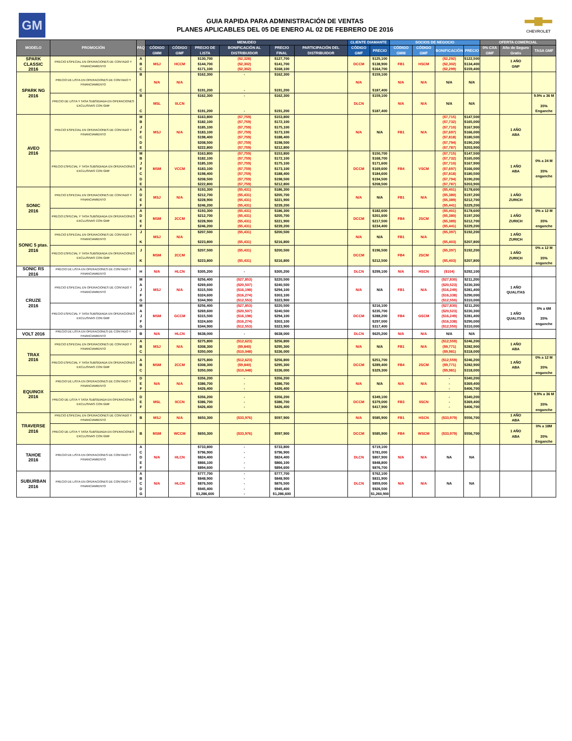GM
GUIA RAPIDA PARA ADMINISTRACIÓN DE VENTAS
PLANES APLICABLES DEL 05 DE ENERO AL 02 DE FEBRERO DE 2016
CHEVROLET
| MODELO | PROMOCIÓN | PAQ | MENUDEO | | | | | | CLIENTE DIAMANTE | | SOCIOS DE NEGOCIO | | | | OFERTA COMERCIAL | | |
| --- | --- | --- | --- | --- | --- | --- | --- | --- | --- | --- | --- | --- | --- | --- | --- | --- | --- |
| | | | CÓDIGO GMM | CÓDIGO GMF | PRECIO DE LISTA | BONIFICACIÓN AL DISTRIBUIDOR | PRECIO FINAL | PARTICIPACIÓN DEL DISTRIBUIDOR | CÓDIGO GMF | PRECIO | CÓDIGO GMM | CÓDIGO GMF | BONIFICACIÓN | PRECIO | 0% CXA GMF | Año de Seguro Gratis | TASA GMF |
| SPARK CLASSIC 2016 | PRECIO ESPECIAL EN OPERACIONES DE CONTADO Y FINANCIAMIENTO | A B C | MSJ | HCCM | $130,700 $144,700 $171,100 | ($2,328) ($2,302) ($2,302) | $127,700 $141,700 $168,100 | | DCCM | $125,100 $138,900 $164,700 | FB1 | HSCM | ($2,292) ($2,302) ($2,299) | $122,500 $134,400 $159,400 | | 1 AÑO GNP | |
| SPARK NG 2016 | PRECIO DE LISTA EN OPERACIONES DE CONTADO Y FINANCIAMIENTO | B C | N/A | N/A | $162,300 $191,200 | - - | $162,300 $191,200 | | N/A | $159,100 $187,400 | N/A | N/A | N/A | N/A | | | |
| | PRECIO DE LISTA Y TASA SUBSIDIADA EN OPERACIONES EXCLUSIVAS CON GMF | B C | MSL | 0LCN | $162,300 $191,200 | - - | $162,300 $191,200 | | DLCN | $159,100 $187,400 | N/A | N/A | N/A | N/A | | | 9.9% a 36 M 35% Enganche |
| AVEO 2016 | PRECIO ESPECIAL EN OPERACIONES DE CONTADO Y FINANCIAMIENTO | M B J F C D E | MSJ | N/A | $163,800 $182,100 $185,100 $183,100 $198,400 $208,500 $222,800 | ($7,759) ($7,759) ($7,759) ($7,759) ($7,759) ($7,759) ($7,759) | $153,800 $172,100 $175,100 $173,100 $188,400 $198,500 $212,800 | | N/A | N/A | FB1 | N/A | ($7,715) ($7,732) ($7,710) ($7,697) ($7,818) ($7,794) ($7,787) | $147,500 $165,000 $167,900 $166,000 $180,500 $190,200 $203,900 | | 1 AÑO ABA | |
| | PRECIO ESPECIAL Y TASA SUBSIDIADA EN OPERACIONES EXCLUSIVAS CON GMF | M B J F C D E | MSM | VCCM | $163,800 $182,100 $185,100 $183,100 $198,400 $208,500 $222,800 | ($7,759) ($7,759) ($7,759) ($7,759) ($7,759) ($7,759) ($7,759) | $153,800 $172,100 $175,100 $173,100 $188,400 $198,500 $212,800 | | DCCM | $150,700 $168,700 $171,600 $169,600 $184,600 $194,500 $208,500 | FB4 | VSCM | ($7,715) ($7,732) ($7,710) ($7,697) ($7,818) ($7,794) ($7,787) | $147,500 $165,000 $167,900 $166,000 $180,500 $190,200 $203,900 | | 1 AÑO ABA | 0% a 24 M 35% enganche |
| SONIC 2016 | PRECIO ESPECIAL EN OPERACIONES DE CONTADO Y FINANCIAMIENTO | A D E F | MSJ | N/A | $193,300 $212,700 $228,900 $246,200 | ($5,431) ($5,431) ($5,431) ($5,431) | $186,300 $205,700 $221,900 $239,200 | | N/A | N/A | FB1 | N/A | ($5,401) ($5,380) ($5,389) ($5,441) | $178,600 $197,200 $212,700 $229,200 | | 1 AÑO ZURICH | |
| | PRECIO ESPECIAL Y TASA SUBSIDIADA EN OPERACIONES EXCLUSIVAS CON GMF | A D E F | MSM | 2CCM | $193,300 $212,700 $228,900 $246,200 | ($5,431) ($5,431) ($5,431) ($5,431) | $186,300 $205,700 $221,900 $239,200 | | DCCM | $182,600 $201,600 $217,500 $234,400 | FB4 | 2SCM | ($5,401) ($5,380) ($5,389) ($5,441) | $178,600 $197,200 $212,700 $229,200 | | 1 AÑO ZURICH | 0% a 12 M 35% enganche |
| SONIC 5 ptas. 2016 | PRECIO ESPECIAL EN OPERACIONES DE CONTADO Y FINANCIAMIENTO | J K | MSJ | N/A | $207,500 $223,800 | ($5,431) ($5,431) | $200,500 $216,800 | | N/A | N/A | FB1 | N/A | ($5,397) ($5,403) | $192,200 $207,800 | | 1 AÑO ZURICH | |
| | PRECIO ESPECIAL Y TASA SUBSIDIADA EN OPERACIONES EXCLUSIVAS CON GMF | J K | MSM | 2CCM | $207,500 $223,800 | ($5,431) ($5,431) | $200,500 $216,800 | | DCCM | $196,500 $212,500 | FB4 | 2SCM | ($5,397) ($5,403) | $192,200 $207,800 | | 1 AÑO ZURICH | 0% a 12 M 35% enganche |
| SONIC RS 2016 | PRECIO DE LISTA EN OPERACIONES DE CONTADO Y FINANCIAMIENTO | H | N/A | HLCN | $305,200 | - | $305,200 | | DLCN | $299,100 | N/A | HSCN | ($104) | $292,100 | | | |
| CRUZE 2016 | PRECIO ESPECIAL EN OPERACIONES DE CONTADO Y FINANCIAMIENTO | M A J F G | MSJ | N/A | $256,400 $269,600 $315,500 $324,600 $344,900 | ($27,853) ($20,507) ($16,198) ($16,274) ($12,553) | $220,500 $240,500 $294,100 $303,100 $323,900 | | N/A | N/A | FB1 | N/A | ($27,830) ($20,523) ($16,249) ($16,338) ($12,550) | $211,200 $230,300 $281,400 $290,000 $310,000 | | 1 AÑO QUALITAS | |
| | PRECIO ESPECIAL Y TASA SUBSIDIADA EN OPERACIONES EXCLUSIVAS CON GMF | M A J F G | MSM | GCCM | $256,400 $269,600 $315,500 $324,600 $344,900 | ($27,853) ($20,507) ($16,198) ($16,274) ($12,553) | $220,500 $240,500 $294,100 $303,100 $323,900 | | DCCM | $216,100 $235,700 $288,200 $297,000 $317,400 | FB4 | GSCM | ($27,830) ($20,523) ($16,249) ($16,338) ($12,550) | $211,200 $230,300 $281,400 $290,000 $310,000 | | 1 AÑO QUALITAS | 0% a 6M 35% enganche |
| VOLT 2016 | PRECIO DE LISTA EN OPERACIONES DE CONTADO Y FINANCIAMIENTO | B | N/A | HLCN | $638,000 | - | $638,000 | | DLCN | $625,200 | N/A | N/A | N/A | N/A | | | |
| TRAX 2016 | PRECIO ESPECIAL EN OPERACIONES DE CONTADO Y FINANCIAMIENTO | A B C | MSJ | N/A | $275,800 $308,300 $350,000 | ($12,623) ($9,840) ($10,048) | $256,800 $295,300 $336,000 | | N/A | N/A | FB1 | N/A | ($12,559) ($9,771) ($9,981) | $246,200 $282,900 $318,000 | | 1 AÑO ABA | |
| | PRECIO ESPECIAL Y TASA SUBSIDIADA EN OPERACIONES EXCLUSIVAS CON GMF | A B C | MSM | 2CCM | $275,800 $308,300 $350,000 | ($12,623) ($9,840) ($10,048) | $256,800 $295,300 $336,000 | | DCCM | $251,700 $289,400 $329,300 | FB4 | 2SCM | ($12,559) ($9,771) ($9,981) | $246,200 $282,900 $318,000 | | 1 AÑO ABA | 0% a 12 M 35% enganche |
| EQUINOX 2016 | PRECIO DE LISTA EN OPERACIONES DE CONTADO Y FINANCIAMIENTO | D E F | N/A | N/A | $356,200 $386,700 $426,400 | - - - | $356,200 $386,700 $426,400 | | N/A | N/A | N/A | N/A | - - - | $340,200 $369,400 $406,700 | | | |
| | PRECIO DE LISTA Y TASA SUBSIDIADA EN OPERACIONES EXCLUSIVAS CON GMF | D E F | MSL | 0CCN | $356,200 $386,700 $426,400 | - - - | $356,200 $386,700 $426,400 | | DCCM | $349,100 $379,000 $417,900 | FB3 | 0SCN | - - - | $340,200 $369,400 $406,700 | | | 9.9% a 36 M 35% enganche |
| TRAVERSE 2016 | PRECIO ESPECIAL EN OPERACIONES DE CONTADO Y FINANCIAMIENTO | B | MSJ | N/A | $650,300 | ($33,976) | $597,900 | | N/A | $585,900 | FB1 | HSCN | ($33,979) | $556,700 | | 1 AÑO ABA | |
| | PRECIO DE LISTA Y TASA SUBSIDIADA EN OPERACIONES EXCLUSIVAS CON GMF | B | MSM | WCCM | $650,300 | ($33,976) | $597,900 | | DCCM | $585,900 | FB4 | WSCM | ($33,979) | $556,700 | | 1 AÑO ABA | 0% a 18M 35% Enganche |
| TAHOE 2016 | PRECIO DE LISTA EN OPERACIONES DE CONTADO Y FINANCIAMIENTO | A C D E F | N/A | HLCN | $733,800 $796,900 $824,400 $866,100 $894,600 | - - - - - | $733,800 $796,900 $824,400 $866,100 $894,600 | | DLCN | $719,100 $781,000 $807,900 $848,800 $876,700 | N/A | N/A | NA | NA | | | |
| SUBURBAN 2016 | PRECIO DE LISTA EN OPERACIONES DE CONTADO Y FINANCIAMIENTO | A B C D G | N/A | HLCN | $777,700 $848,900 $876,500 $945,400 $1,286,600 | - - - - - | $777,700 $848,900 $876,500 $945,400 $1,286,600 | | DLCN | $762,100 $831,900 $859,000 $926,500 $1,260,900 | N/A | N/A | NA | NA | | | |